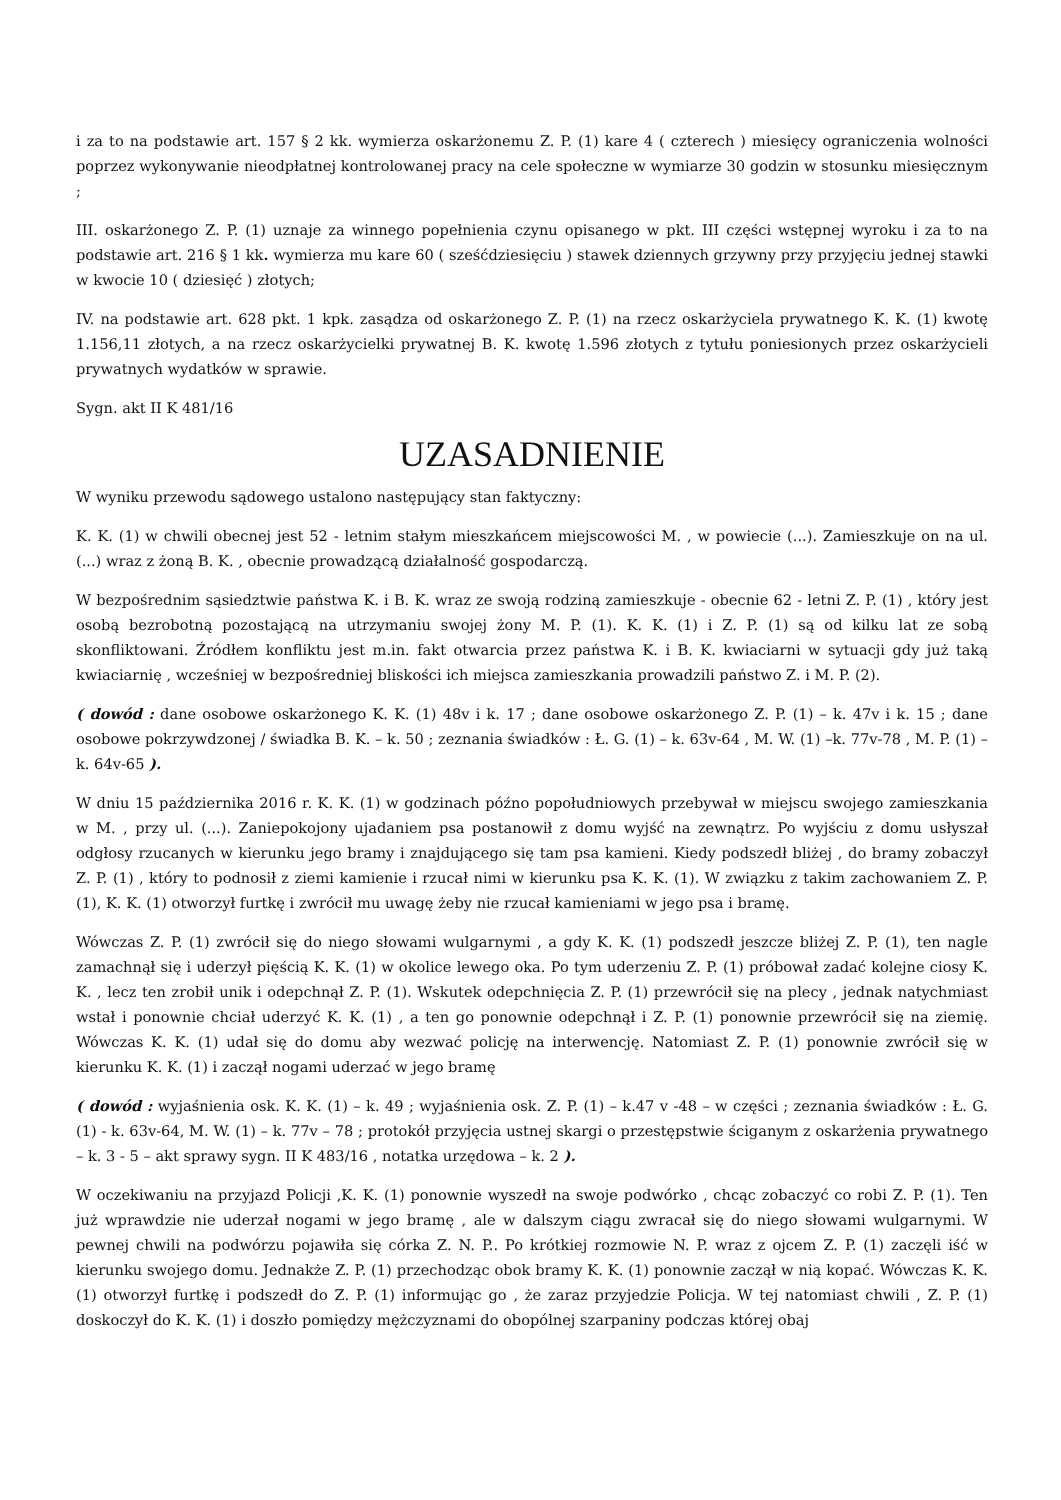i za to na podstawie art. 157 § 2 kk. wymierza oskarżonemu Z. P. (1) kare 4 ( czterech ) miesięcy ograniczenia wolności poprzez wykonywanie nieodpłatnej kontrolowanej pracy na cele społeczne w wymiarze 30 godzin w stosunku miesięcznym ;
III. oskarżonego Z. P. (1) uznaje za winnego popełnienia czynu opisanego w pkt. III części wstępnej wyroku i za to na podstawie art. 216 § 1 kk. wymierza mu kare 60 ( sześćdziesięciu ) stawek dziennych grzywny przy przyjęciu jednej stawki w kwocie 10 ( dziesięć ) złotych;
IV. na podstawie art. 628 pkt. 1 kpk. zasądza od oskarżonego Z. P. (1) na rzecz oskarżyciela prywatnego K. K. (1) kwotę 1.156,11 złotych, a na rzecz oskarżycielki prywatnej B. K. kwotę 1.596 złotych z tytułu poniesionych przez oskarżycieli prywatnych wydatków w sprawie.
Sygn. akt II K 481/16
UZASADNIENIE
W wyniku przewodu sądowego ustalono następujący stan faktyczny:
K. K. (1) w chwili obecnej jest 52 - letnim stałym mieszkańcem miejscowości M. , w powiecie (...). Zamieszkuje on na ul. (...) wraz z żoną B. K. , obecnie prowadzącą działalność gospodarczą.
W bezpośrednim sąsiedztwie państwa K. i B. K. wraz ze swoją rodziną zamieszkuje - obecnie 62 - letni Z. P. (1) , który jest osobą bezrobotną pozostającą na utrzymaniu swojej żony M. P. (1). K. K. (1) i Z. P. (1) są od kilku lat ze sobą skonfliktowani. Źródłem konfliktu jest m.in. fakt otwarcia przez państwa K. i B. K. kwiaciarni w sytuacji gdy już taką kwiaciarnię , wcześniej w bezpośredniej bliskości ich miejsca zamieszkania prowadzili państwo Z. i M. P. (2).
( dowód : dane osobowe oskarżonego K. K. (1) 48v i k. 17 ; dane osobowe oskarżonego Z. P. (1) – k. 47v i k. 15 ; dane osobowe pokrzywdzonej / świadka B. K. – k. 50 ; zeznania świadków : Ł. G. (1) – k. 63v-64 , M. W. (1) –k. 77v-78 , M. P. (1) – k. 64v-65 ).
W dniu 15 października 2016 r. K. K. (1) w godzinach późno popołudniowych przebywał w miejscu swojego zamieszkania w M. , przy ul. (...). Zaniepokojony ujadaniem psa postanowił z domu wyjść na zewnątrz. Po wyjściu z domu usłyszał odgłosy rzucanych w kierunku jego bramy i znajdującego się tam psa kamieni. Kiedy podszedł bliżej , do bramy zobaczył Z. P. (1) , który to podnosił z ziemi kamienie i rzucał nimi w kierunku psa K. K. (1). W związku z takim zachowaniem Z. P. (1), K. K. (1) otworzył furtkę i zwrócił mu uwagę żeby nie rzucał kamieniami w jego psa i bramę.
Wówczas Z. P. (1) zwrócił się do niego słowami wulgarnymi , a gdy K. K. (1) podszedł jeszcze bliżej Z. P. (1), ten nagle zamachnął się i uderzył pięścią K. K. (1) w okolice lewego oka. Po tym uderzeniu Z. P. (1) próbował zadać kolejne ciosy K. K. , lecz ten zrobił unik i odepchnął Z. P. (1). Wskutek odepchnięcia Z. P. (1) przewrócił się na plecy , jednak natychmiast wstał i ponownie chciał uderzyć K. K. (1) , a ten go ponownie odepchnął i Z. P. (1) ponownie przewrócił się na ziemię. Wówczas K. K. (1) udał się do domu aby wezwać policję na interwencję. Natomiast Z. P. (1) ponownie zwrócił się w kierunku K. K. (1) i zaczął nogami uderzać w jego bramę
( dowód : wyjaśnienia osk. K. K. (1) – k. 49 ; wyjaśnienia osk. Z. P. (1) – k.47 v -48 – w części ; zeznania świadków : Ł. G. (1) - k. 63v-64, M. W. (1) – k. 77v – 78 ; protokół przyjęcia ustnej skargi o przestępstwie ściganym z oskarżenia prywatnego – k. 3 - 5 – akt sprawy sygn. II K 483/16 , notatka urzędowa – k. 2 ).
W oczekiwaniu na przyjazd Policji ,K. K. (1) ponownie wyszedł na swoje podwórko , chcąc zobaczyć co robi Z. P. (1). Ten już wprawdzie nie uderzał nogami w jego bramę , ale w dalszym ciągu zwracał się do niego słowami wulgarnymi. W pewnej chwili na podwórzu pojawiła się córka Z. N. P.. Po krótkiej rozmowie N. P. wraz z ojcem Z. P. (1) zaczęli iść w kierunku swojego domu. Jednakże Z. P. (1) przechodząc obok bramy K. K. (1) ponownie zaczął w nią kopać. Wówczas K. K. (1) otworzył furtkę i podszedł do Z. P. (1) informując go , że zaraz przyjedzie Policja. W tej natomiast chwili , Z. P. (1) doskoczył do K. K. (1) i doszło pomiędzy mężczyznami do obopólnej szarpaniny podczas której obaj